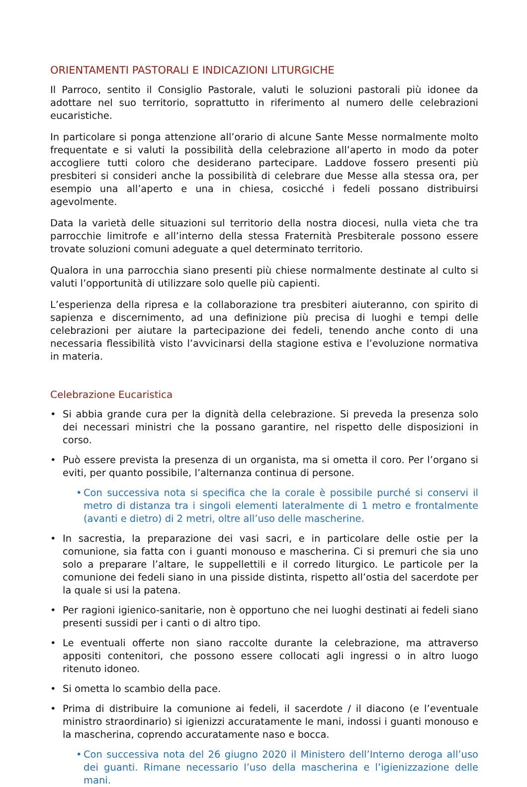ORIENTAMENTI PASTORALI E INDICAZIONI LITURGICHE
Il Parroco, sentito il Consiglio Pastorale, valuti le soluzioni pastorali più idonee da adottare nel suo territorio, soprattutto in riferimento al numero delle celebrazioni eucaristiche.
In particolare si ponga attenzione all’orario di alcune Sante Messe normalmente molto frequentate e si valuti la possibilità della celebrazione all’aperto in modo da poter accogliere tutti coloro che desiderano partecipare. Laddove fossero presenti più presbiteri si consideri anche la possibilità di celebrare due Messe alla stessa ora, per esempio una all’aperto e una in chiesa, cosicché i fedeli possano distribuirsi agevolmente.
Data la varietà delle situazioni sul territorio della nostra diocesi, nulla vieta che tra parrocchie limitrofe e all’interno della stessa Fraternità Presbiterale possono essere trovate soluzioni comuni adeguate a quel determinato territorio.
Qualora in una parrocchia siano presenti più chiese normalmente destinate al culto si valuti l’opportunità di utilizzare solo quelle più capienti.
L’esperienza della ripresa e la collaborazione tra presbiteri aiuteranno, con spirito di sapienza e discernimento, ad una definizione più precisa di luoghi e tempi delle celebrazioni per aiutare la partecipazione dei fedeli, tenendo anche conto di una necessaria flessibilità visto l’avvicinarsi della stagione estiva e l’evoluzione normativa in materia.
Celebrazione Eucaristica
• Si abbia grande cura per la dignità della celebrazione. Si preveda la presenza solo dei necessari ministri che la possano garantire, nel rispetto delle disposizioni in corso.
• Può essere prevista la presenza di un organista, ma si ometta il coro. Per l’organo si eviti, per quanto possibile, l’alternanza continua di persone.
• Con successiva nota si specifica che la corale è possibile purché si conservi il metro di distanza tra i singoli elementi lateralmente di 1 metro e frontalmente (avanti e dietro) di 2 metri, oltre all’uso delle mascherine.
• In sacrestia, la preparazione dei vasi sacri, e in particolare delle ostie per la comunione, sia fatta con i guanti monouso e mascherina. Ci si premuri che sia uno solo a preparare l’altare, le suppellettili e il corredo liturgico. Le particole per la comunione dei fedeli siano in una pisside distinta, rispetto all’ostia del sacerdote per la quale si usi la patena.
• Per ragioni igienico-sanitarie, non è opportuno che nei luoghi destinati ai fedeli siano presenti sussidi per i canti o di altro tipo.
• Le eventuali offerte non siano raccolte durante la celebrazione, ma attraverso appositi contenitori, che possono essere collocati agli ingressi o in altro luogo ritenuto idoneo.
• Si ometta lo scambio della pace.
• Prima di distribuire la comunione ai fedeli, il sacerdote / il diacono (e l’eventuale ministro straordinario) si igienizzi accuratamente le mani, indossi i guanti monouso e la mascherina, coprendo accuratamente naso e bocca.
• Con successiva nota del 26 giugno 2020 il Ministero dell’Interno deroga all’uso dei guanti. Rimane necessario l’uso della mascherina e l’igienizzazione delle mani.